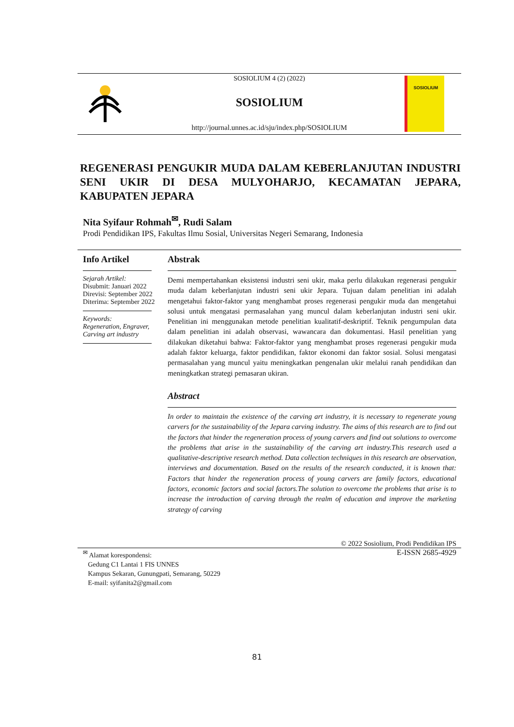SOSIOLIUM
SOSIOLIUM 4 (2) (2022)
SOSIOLIUM
http://journal.unnes.ac.id/sju/index.php/SOSIOLIUM
REGENERASI PENGUKIR MUDA DALAM KEBERLANJUTAN INDUSTRI SENI UKIR DI DESA MULYOHARJO, KECAMATAN JEPARA, KABUPATEN JEPARA
Nita Syifaur Rohmah<sup>✉</sup>, Rudi Salam
Prodi Pendidikan IPS, Fakultas Ilmu Sosial, Universitas Negeri Semarang, Indonesia
Info Artikel
Sejarah Artikel:
Disubmit: Januari 2022
Direvisi: September 2022
Diterima: September 2022
Keywords:
Regeneration, Engraver, Carving art industry
Abstrak
Demi mempertahankan eksistensi industri seni ukir, maka perlu dilakukan regenerasi pengukir muda dalam keberlanjutan industri seni ukir Jepara. Tujuan dalam penelitian ini adalah mengetahui faktor-faktor yang menghambat proses regenerasi pengukir muda dan mengetahui solusi untuk mengatasi permasalahan yang muncul dalam keberlanjutan industri seni ukir. Penelitian ini menggunakan metode penelitian kualitatif-deskriptif. Teknik pengumpulan data dalam penelitian ini adalah observasi, wawancara dan dokumentasi. Hasil penelitian yang dilakukan diketahui bahwa: Faktor-faktor yang menghambat proses regenerasi pengukir muda adalah faktor keluarga, faktor pendidikan, faktor ekonomi dan faktor sosial. Solusi mengatasi permasalahan yang muncul yaitu meningkatkan pengenalan ukir melalui ranah pendidikan dan meningkatkan strategi pemasaran ukiran.
Abstract
In order to maintain the existence of the carving art industry, it is necessary to regenerate young carvers for the sustainability of the Jepara carving industry. The aims of this research are to find out the factors that hinder the regeneration process of young carvers and find out solutions to overcome the problems that arise in the sustainability of the carving art industry.This research used a qualitative-descriptive research method. Data collection techniques in this research are observation, interviews and documentation. Based on the results of the research conducted, it is known that: Factors that hinder the regeneration process of young carvers are family factors, educational factors, economic factors and social factors.The solution to overcome the problems that arise is to increase the introduction of carving through the realm of education and improve the marketing strategy of carving
© 2022 Sosiolium, Prodi Pendidikan IPS
E-ISSN 2685-4929
<sup>✉</sup> Alamat korespondensi:
Gedung C1 Lantai 1 FIS UNNES
Kampus Sekaran, Gunungpati, Semarang, 50229
E-mail: syifanita2@gmail.com
81